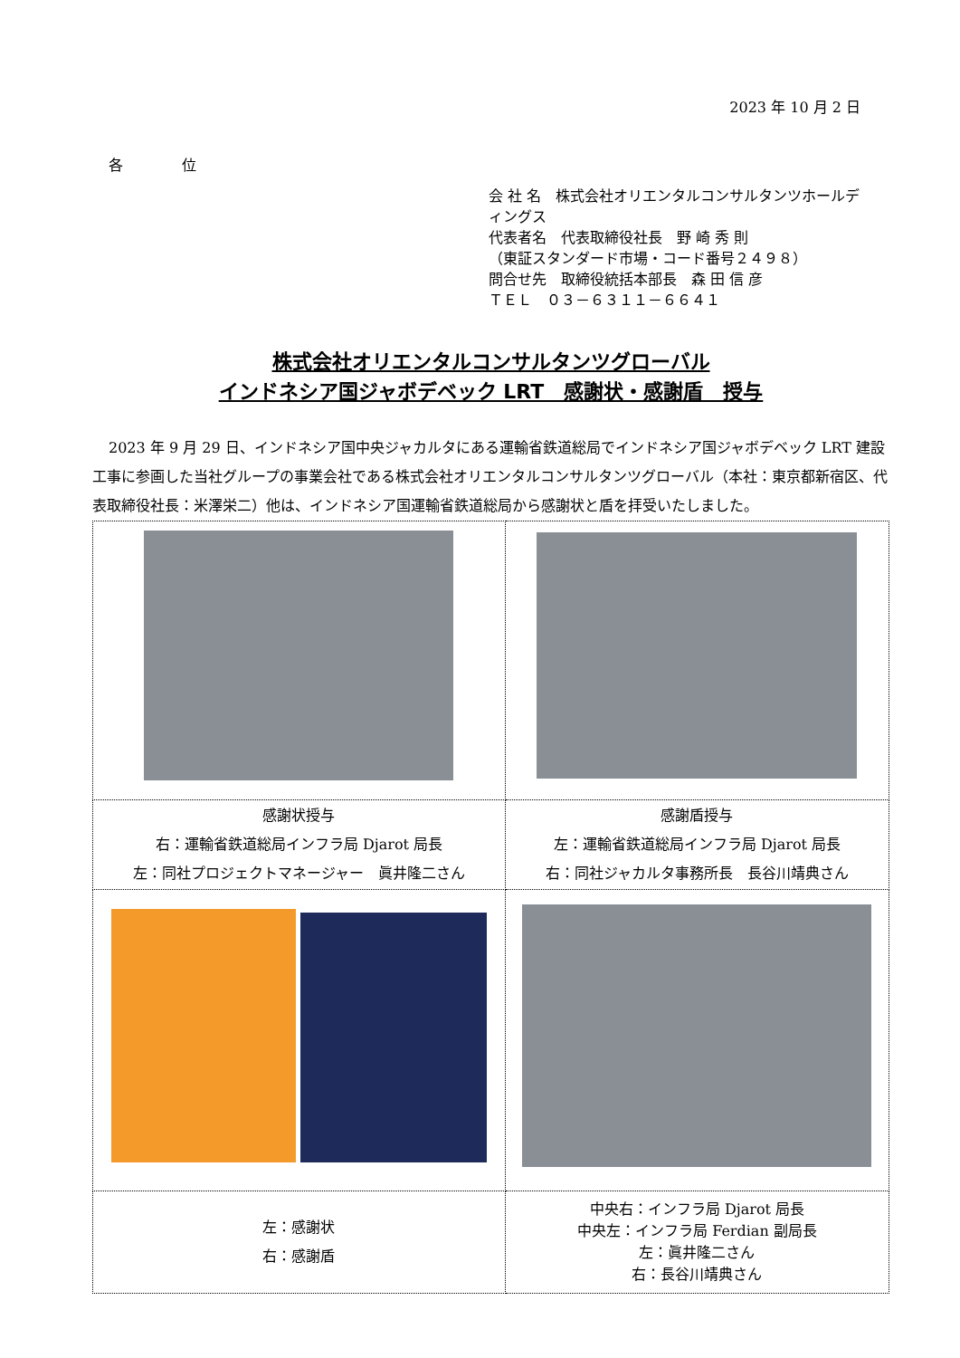2023 年 10 月 2 日
各 位
会 社 名　株式会社オリエンタルコンサルタンツホールディングス
代表者名　代表取締役社長　野 崎 秀 則
（東証スタンダード市場・コード番号２４９８）
問合せ先　取締役統括本部長　森 田 信 彦
ＴＥＬ　０３－６３１１－６６４１
株式会社オリエンタルコンサルタンツグローバル
インドネシア国ジャボデベック LRT　感謝状・感謝盾　授与
2023 年 9 月 29 日、インドネシア国中央ジャカルタにある運輸省鉄道総局でインドネシア国ジャボデベック LRT 建設工事に参画した当社グループの事業会社である株式会社オリエンタルコンサルタンツグローバル（本社：東京都新宿区、代表取締役社長：米澤栄二）他は、インドネシア国運輸省鉄道総局から感謝状と盾を拝受いたしました。
| 感謝状授与 右：運輸省鉄道総局インフラ局 Djarot 局長 左：同社プロジェクトマネージャー 眞井隆二さん | 感謝盾授与 左：運輸省鉄道総局インフラ局 Djarot 局長 右：同社ジャカルタ事務所長 長谷川靖典さん |
| 左：感謝状 右：感謝盾 | 中央右：インフラ局 Djarot 局長 中央左：インフラ局 Ferdian 副局長 左：眞井隆二さん 右：長谷川靖典さん |